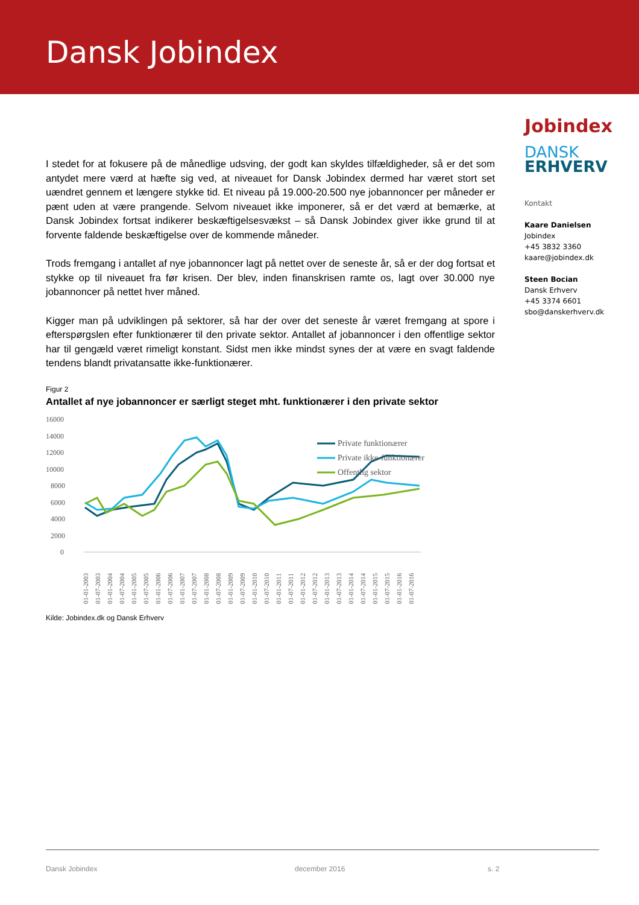Dansk Jobindex
I stedet for at fokusere på de månedlige udsving, der godt kan skyldes tilfældigheder, så er det som antydet mere værd at hæfte sig ved, at niveauet for Dansk Jobindex dermed har været stort set uændret gennem et længere stykke tid. Et niveau på 19.000-20.500 nye jobannoncer per måneder er pænt uden at være prangende. Selvom niveauet ikke imponerer, så er det værd at bemærke, at Dansk Jobindex fortsat indikerer beskæftigelsesvækst – så Dansk Jobindex giver ikke grund til at forvente faldende beskæftigelse over de kommende måneder.
Trods fremgang i antallet af nye jobannoncer lagt på nettet over de seneste år, så er der dog fortsat et stykke op til niveauet fra før krisen. Der blev, inden finanskrisen ramte os, lagt over 30.000 nye jobannoncer på nettet hver måned.
Kigger man på udviklingen på sektorer, så har der over det seneste år været fremgang at spore i efterspørgslen efter funktionærer til den private sektor. Antallet af jobannoncer i den offentlige sektor har til gengæld været rimeligt konstant. Sidst men ikke mindst synes der at være en svagt faldende tendens blandt privatansatte ikke-funktionærer.
Jobindex
DANSK
ERHVERV
Kontakt
Kaare Danielsen
Jobindex
+45 3832 3360
kaare@jobindex.dk
Steen Bocian
Dansk Erhverv
+45 3374 6601
sbo@danskerhverv.dk
Figur 2
Antallet af nye jobannoncer er særligt steget mht. funktionærer i den private sektor
16000
14000
12000
10000
8000
6000
4000
2000
0
Private funktionærer
Private ikke-funktionærer
Offentlig sektor
01-01-2003
01-07-2003
01-01-2004
01-07-2004
01-01-2005
01-07-2005
01-01-2006
01-07-2006
01-01-2007
01-07-2007
01-01-2008
01-07-2008
01-01-2009
01-07-2009
01-01-2010
01-07-2010
01-01-2011
01-07-2011
01-01-2012
01-07-2012
01-01-2013
01-07-2013
01-01-2014
01-07-2014
01-01-2015
01-07-2015
01-01-2016
01-07-2016
Kilde: Jobindex.dk og Dansk Erhverv
Dansk Jobindex december 2016 s. 2